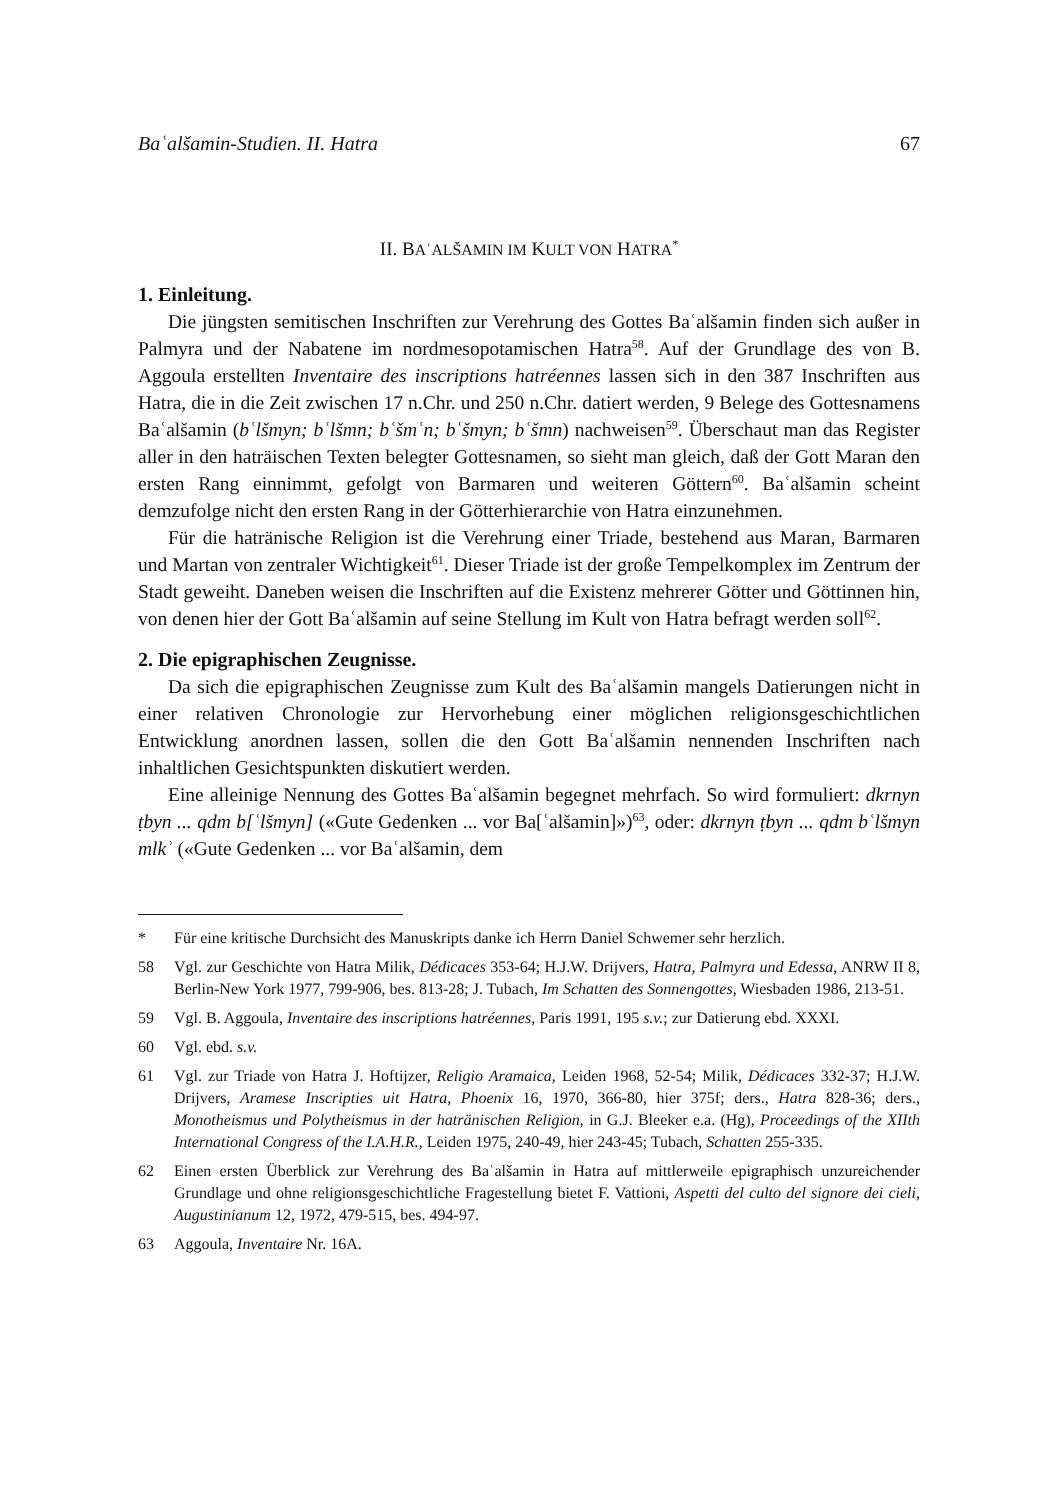Baʿalšamin-Studien. II. Hatra 67
II. BAʿALŠAMIN IM KULT VON HATRA<sup>*</sup>
1. Einleitung.
Die jüngsten semitischen Inschriften zur Verehrung des Gottes Baʿalšamin finden sich außer in Palmyra und der Nabatene im nordmesopotamischen Hatra<sup>58</sup>. Auf der Grundlage des von B. Aggoula erstellten Inventaire des inscriptions hatréennes lassen sich in den 387 Inschriften aus Hatra, die in die Zeit zwischen 17 n.Chr. und 250 n.Chr. datiert werden, 9 Belege des Gottesnamens Baʿalšamin (bʿlšmyn; bʿlšmn; bʿšmʿn; bʿšmyn; bʿšmn) nachweisen<sup>59</sup>. Überschaut man das Register aller in den haträischen Texten belegter Gottesnamen, so sieht man gleich, daß der Gott Maran den ersten Rang einnimmt, gefolgt von Barmaren und weiteren Göttern<sup>60</sup>. Baʿalšamin scheint demzufolge nicht den ersten Rang in der Götterhierarchie von Hatra einzunehmen.
Für die hatränische Religion ist die Verehrung einer Triade, bestehend aus Maran, Barmaren und Martan von zentraler Wichtigkeit<sup>61</sup>. Dieser Triade ist der große Tempelkomplex im Zentrum der Stadt geweiht. Daneben weisen die Inschriften auf die Existenz mehrerer Götter und Göttinnen hin, von denen hier der Gott Baʿalšamin auf seine Stellung im Kult von Hatra befragt werden soll<sup>62</sup>.
2. Die epigraphischen Zeugnisse.
Da sich die epigraphischen Zeugnisse zum Kult des Baʿalšamin mangels Datierungen nicht in einer relativen Chronologie zur Hervorhebung einer möglichen religionsgeschichtlichen Entwicklung anordnen lassen, sollen die den Gott Baʿalšamin nennenden Inschriften nach inhaltlichen Gesichtspunkten diskutiert werden.
Eine alleinige Nennung des Gottes Baʿalšamin begegnet mehrfach. So wird formuliert: dkrnyn ṭbyn ... qdm b[ʿlšmyn] («Gute Gedenken ... vor Ba[ʿalšamin]»)<sup>63</sup>, oder: dkrnyn ṭbyn ... qdm bʿlšmyn mlkʾ («Gute Gedenken ... vor Baʿalšamin, dem
* Für eine kritische Durchsicht des Manuskripts danke ich Herrn Daniel Schwemer sehr herzlich.
58 Vgl. zur Geschichte von Hatra Milik, Dédicaces 353-64; H.J.W. Drijvers, Hatra, Palmyra und Edessa, ANRW II 8, Berlin-New York 1977, 799-906, bes. 813-28; J. Tubach, Im Schatten des Sonnengottes, Wiesbaden 1986, 213-51.
59 Vgl. B. Aggoula, Inventaire des inscriptions hatréennes, Paris 1991, 195 s.v.; zur Datierung ebd. XXXI.
60 Vgl. ebd. s.v.
61 Vgl. zur Triade von Hatra J. Hoftijzer, Religio Aramaica, Leiden 1968, 52-54; Milik, Dédicaces 332-37; H.J.W. Drijvers, Aramese Inscripties uit Hatra, Phoenix 16, 1970, 366-80, hier 375f; ders., Hatra 828-36; ders., Monotheismus und Polytheismus in der hatränischen Religion, in G.J. Bleeker e.a. (Hg), Proceedings of the XIIth International Congress of the I.A.H.R., Leiden 1975, 240-49, hier 243-45; Tubach, Schatten 255-335.
62 Einen ersten Überblick zur Verehrung des Baʿalšamin in Hatra auf mittlerweile epigraphisch unzureichender Grundlage und ohne religionsgeschichtliche Fragestellung bietet F. Vattioni, Aspetti del culto del signore dei cieli, Augustinianum 12, 1972, 479-515, bes. 494-97.
63 Aggoula, Inventaire Nr. 16A.